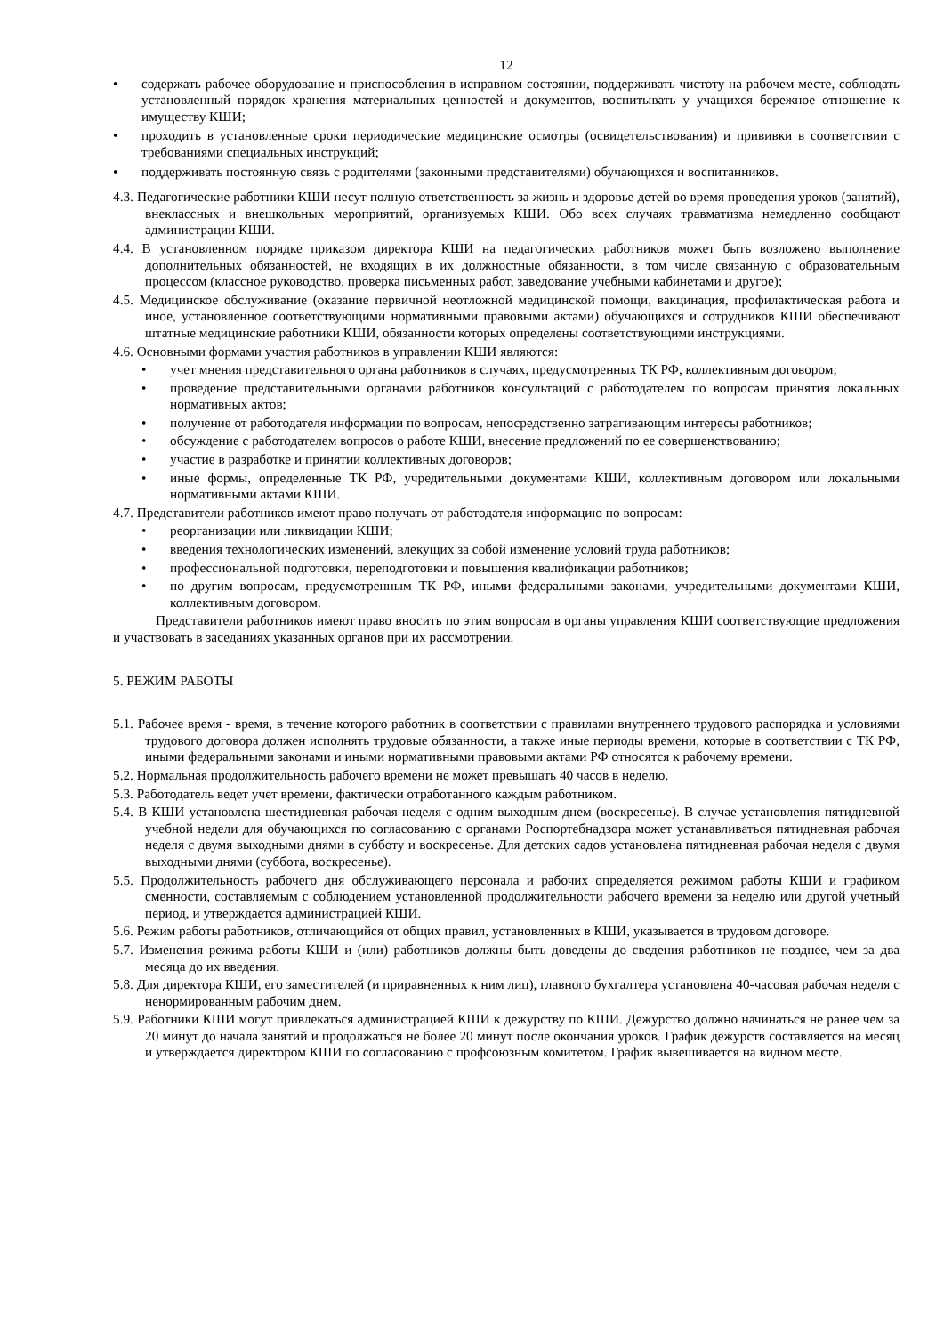12
• содержать рабочее оборудование и приспособления в исправном состоянии, поддерживать чистоту на рабочем месте, соблюдать установленный порядок хранения материальных ценностей и документов, воспитывать у учащихся бережное отношение к имуществу КШИ;
• проходить в установленные сроки периодические медицинские осмотры (освидетельствования) и прививки в соответствии с требованиями специальных инструкций;
• поддерживать постоянную связь с родителями (законными представителями) обучающихся и воспитанников.
4.3. Педагогические работники КШИ несут полную ответственность за жизнь и здоровье детей во время проведения уроков (занятий), внеклассных и внешкольных мероприятий, организуемых КШИ. Обо всех случаях травматизма немедленно сообщают администрации КШИ.
4.4. В установленном порядке приказом директора КШИ на педагогических работников может быть возложено выполнение дополнительных обязанностей, не входящих в их должностные обязанности, в том числе связанную с образовательным процессом (классное руководство, проверка письменных работ, заведование учебными кабинетами и другое);
4.5. Медицинское обслуживание (оказание первичной неотложной медицинской помощи, вакцинация, профилактическая работа и иное, установленное соответствующими нормативными правовыми актами) обучающихся и сотрудников КШИ обеспечивают штатные медицинские работники КШИ, обязанности которых определены соответствующими инструкциями.
4.6. Основными формами участия работников в управлении КШИ являются:
• учет мнения представительного органа работников в случаях, предусмотренных ТК РФ, коллективным договором;
• проведение представительными органами работников консультаций с работодателем по вопросам принятия локальных нормативных актов;
• получение от работодателя информации по вопросам, непосредственно затрагивающим интересы работников;
• обсуждение с работодателем вопросов о работе КШИ, внесение предложений по ее совершенствованию;
• участие в разработке и принятии коллективных договоров;
• иные формы, определенные ТК РФ, учредительными документами КШИ, коллективным договором или локальными нормативными актами КШИ.
4.7. Представители работников имеют право получать от работодателя информацию по вопросам:
• реорганизации или ликвидации КШИ;
• введения технологических изменений, влекущих за собой изменение условий труда работников;
• профессиональной подготовки, переподготовки и повышения квалификации работников;
• по другим вопросам, предусмотренным ТК РФ, иными федеральными законами, учредительными документами КШИ, коллективным договором.
Представители работников имеют право вносить по этим вопросам в органы управления КШИ соответствующие предложения и участвовать в заседаниях указанных органов при их рассмотрении.
5. РЕЖИМ РАБОТЫ
5.1. Рабочее время - время, в течение которого работник в соответствии с правилами внутреннего трудового распорядка и условиями трудового договора должен исполнять трудовые обязанности, а также иные периоды времени, которые в соответствии с ТК РФ, иными федеральными законами и иными нормативными правовыми актами РФ относятся к рабочему времени.
5.2. Нормальная продолжительность рабочего времени не может превышать 40 часов в неделю.
5.3. Работодатель ведет учет времени, фактически отработанного каждым работником.
5.4. В КШИ установлена шестидневная рабочая неделя с одним выходным днем (воскресенье). В случае установления пятидневной учебной недели для обучающихся по согласованию с органами Роспортебнадзора может устанавливаться пятидневная рабочая неделя с двумя выходными днями в субботу и воскресенье. Для детских садов установлена пятидневная рабочая неделя с двумя выходными днями (суббота, воскресенье).
5.5. Продолжительность рабочего дня обслуживающего персонала и рабочих определяется режимом работы КШИ и графиком сменности, составляемым с соблюдением установленной продолжительности рабочего времени за неделю или другой учетный период, и утверждается администрацией КШИ.
5.6. Режим работы работников, отличающийся от общих правил, установленных в КШИ, указывается в трудовом договоре.
5.7. Изменения режима работы КШИ и (или) работников должны быть доведены до сведения работников не позднее, чем за два месяца до их введения.
5.8. Для директора КШИ, его заместителей (и приравненных к ним лиц), главного бухгалтера установлена 40-часовая рабочая неделя с ненормированным рабочим днем.
5.9. Работники КШИ могут привлекаться администрацией КШИ к дежурству по КШИ. Дежурство должно начинаться не ранее чем за 20 минут до начала занятий и продолжаться не более 20 минут после окончания уроков. График дежурств составляется на месяц и утверждается директором КШИ по согласованию с профсоюзным комитетом. График вывешивается на видном месте.